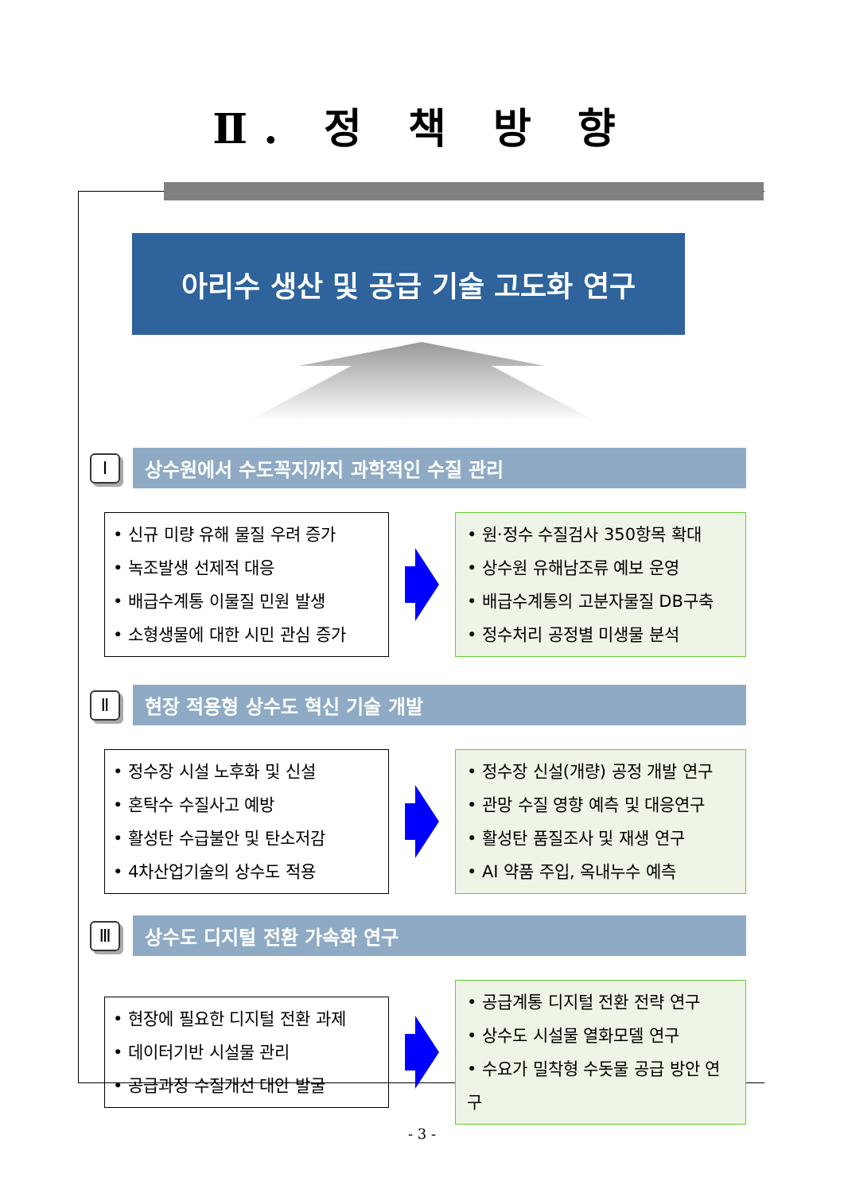Ⅱ. 정 책 방 향
아리수 생산 및 공급 기술 고도화 연구
Ⅰ
상수원에서 수도꼭지까지 과학적인 수질 관리
• 신규 미량 유해 물질 우려 증가
• 녹조발생 선제적 대응
• 배급수계통 이물질 민원 발생
• 소형생물에 대한 시민 관심 증가
• 원·정수 수질검사 350항목 확대
• 상수원 유해남조류 예보 운영
• 배급수계통의 고분자물질 DB구축
• 정수처리 공정별 미생물 분석
Ⅱ
현장 적용형 상수도 혁신 기술 개발
• 정수장 시설 노후화 및 신설
• 혼탁수 수질사고 예방
• 활성탄 수급불안 및 탄소저감
• 4차산업기술의 상수도 적용
• 정수장 신설(개량) 공정 개발 연구
• 관망 수질 영향 예측 및 대응연구
• 활성탄 품질조사 및 재생 연구
• AI 약품 주입, 옥내누수 예측
Ⅲ
상수도 디지털 전환 가속화 연구
• 현장에 필요한 디지털 전환 과제
• 데이터기반 시설물 관리
• 공급과정 수질개선 대안 발굴
• 공급계통 디지털 전환 전략 연구
• 상수도 시설물 열화모델 연구
• 수요가 밀착형 수돗물 공급 방안 연구
- 3 -